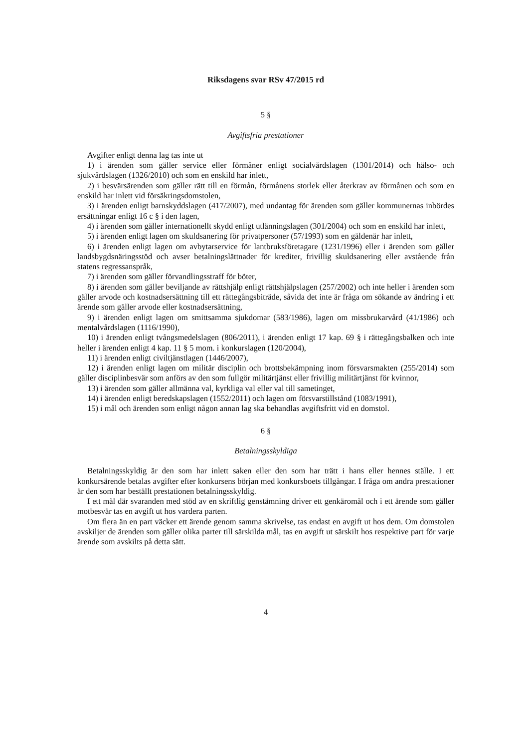Riksdagens svar RSv 47/2015 rd
5 §
Avgiftsfria prestationer
Avgifter enligt denna lag tas inte ut
1) i ärenden som gäller service eller förmåner enligt socialvårdslagen (1301/2014) och hälso- och sjukvårdslagen (1326/2010) och som en enskild har inlett,
2) i besvärsärenden som gäller rätt till en förmån, förmånens storlek eller återkrav av förmånen och som en enskild har inlett vid försäkringsdomstolen,
3) i ärenden enligt barnskyddslagen (417/2007), med undantag för ärenden som gäller kommunernas inbördes ersättningar enligt 16 c § i den lagen,
4) i ärenden som gäller internationellt skydd enligt utlänningslagen (301/2004) och som en enskild har inlett,
5) i ärenden enligt lagen om skuldsanering för privatpersoner (57/1993) som en gäldenär har inlett,
6) i ärenden enligt lagen om avbytarservice för lantbruksföretagare (1231/1996) eller i ärenden som gäller landsbygdsnäringsstöd och avser betalningslättnader för krediter, frivillig skuldsanering eller avstående från statens regressanspråk,
7) i ärenden som gäller förvandlingsstraff för böter,
8) i ärenden som gäller beviljande av rättshjälp enligt rättshjälpslagen (257/2002) och inte heller i ärenden som gäller arvode och kostnadsersättning till ett rättegångsbiträde, såvida det inte är fråga om sökande av ändring i ett ärende som gäller arvode eller kostnadsersättning,
9) i ärenden enligt lagen om smittsamma sjukdomar (583/1986), lagen om missbrukarvård (41/1986) och mentalvårdslagen (1116/1990),
10) i ärenden enligt tvångsmedelslagen (806/2011), i ärenden enligt 17 kap. 69 § i rättegångsbalken och inte heller i ärenden enligt 4 kap. 11 § 5 mom. i konkurslagen (120/2004),
11) i ärenden enligt civiltjänstlagen (1446/2007),
12) i ärenden enligt lagen om militär disciplin och brottsbekämpning inom försvarsmakten (255/2014) som gäller disciplinbesvär som anförs av den som fullgör militärtjänst eller frivillig militärtjänst för kvinnor,
13) i ärenden som gäller allmänna val, kyrkliga val eller val till sametinget,
14) i ärenden enligt beredskapslagen (1552/2011) och lagen om försvarstillstånd (1083/1991),
15) i mål och ärenden som enligt någon annan lag ska behandlas avgiftsfritt vid en domstol.
6 §
Betalningsskyldiga
Betalningsskyldig är den som har inlett saken eller den som har trätt i hans eller hennes ställe. I ett konkursärende betalas avgifter efter konkursens början med konkursboets tillgångar. I fråga om andra prestationer är den som har beställt prestationen betalningsskyldig.
I ett mål där svaranden med stöd av en skriftlig genstämning driver ett genkäromål och i ett ärende som gäller motbesvär tas en avgift ut hos vardera parten.
Om flera än en part väcker ett ärende genom samma skrivelse, tas endast en avgift ut hos dem. Om domstolen avskiljer de ärenden som gäller olika parter till särskilda mål, tas en avgift ut särskilt hos respektive part för varje ärende som avskilts på detta sätt.
4